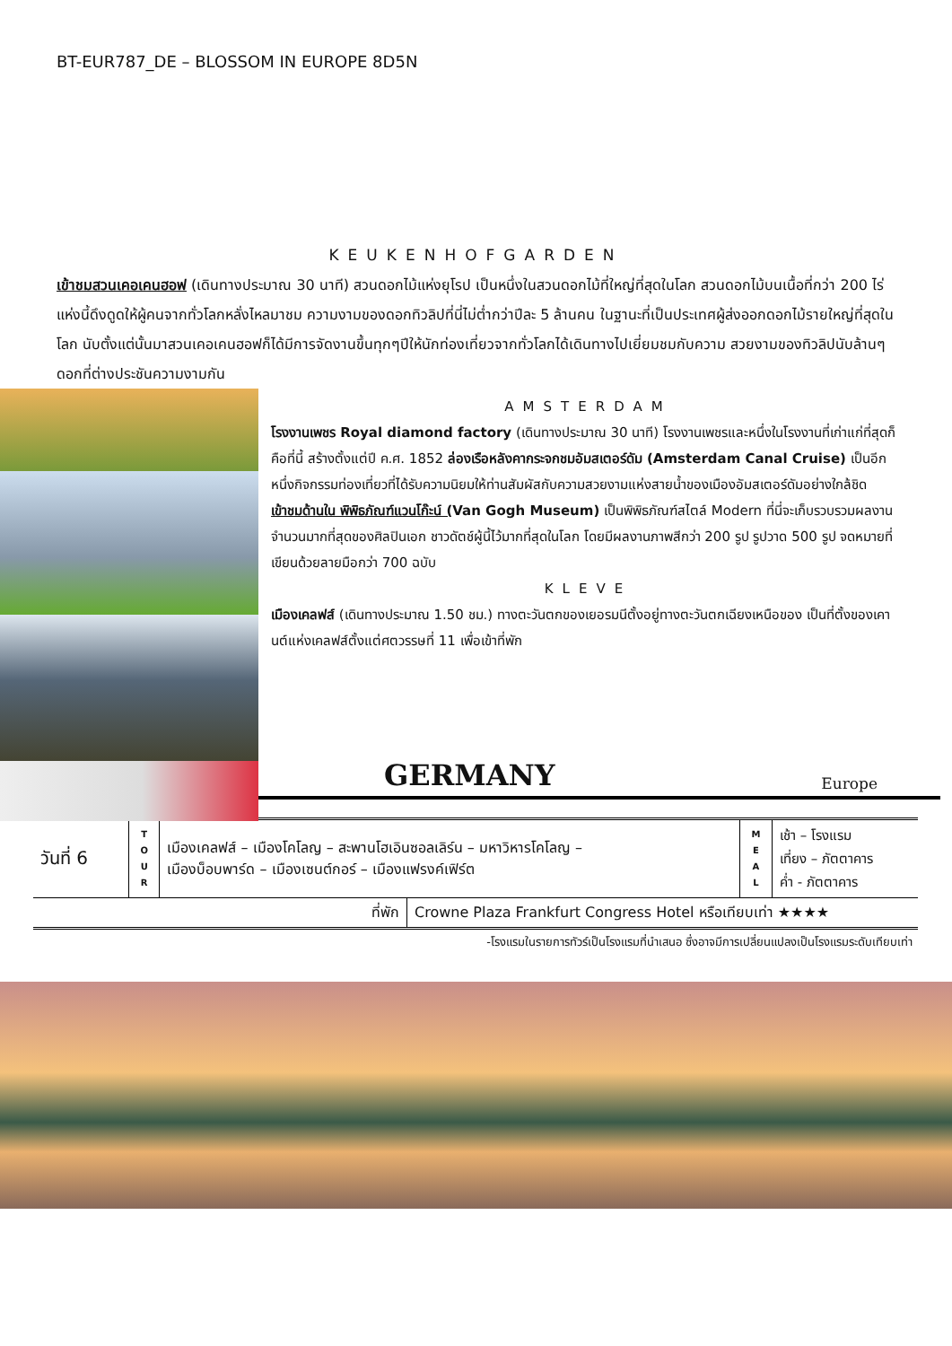BT-EUR787_DE – BLOSSOM IN EUROPE 8D5N
KEUKENHOFGARDEN
เข้าชมสวนเคอเคนฮอฟ (เดินทางประมาณ 30 นาที) สวนดอกไม้แห่งยุโรป เป็นหนึ่งในสวนดอกไม้ที่ใหญ่ที่สุดในโลก สวนดอกไม้บนเนื้อที่กว่า 200 ไร่ แห่งนี้ดึงดูดให้ผู้คนจากทั่วโลกหลั่งไหลมาชม ความงามของดอกทิวลิปที่นี่ไม่ต่ำกว่าปีละ 5 ล้านคน ในฐานะที่เป็นประเทศผู้ส่งออกดอกไม้รายใหญ่ที่สุดในโลก นับตั้งแต่นั้นมาสวนเคอเคนฮอฟก็ได้มีการจัดงานขึ้นทุกๆปีให้นักท่องเที่ยวจากทั่วโลกได้เดินทางไปเยี่ยมชมกับความ สวยงามของทิวลิปนับล้านๆดอกที่ต่างประชันความงามกัน
AMSTERDAM
โรงงานเพชร Royal diamond factory (เดินทางประมาณ 30 นาที) โรงงานเพชรและหนึ่งในโรงงานที่เก่าแก่ที่สุดก็คือที่นี้ สร้างตั้งแต่ปี ค.ศ. 1852 ล่องเรือหลังคากระจกชมอัมสเตอร์ดัม (Amsterdam Canal Cruise) เป็นอีกหนึ่งกิจกรรมท่องเที่ยวที่ได้รับความนิยมให้ท่านสัมผัสกับความสวยงามแห่งสายน้ำของเมืองอัมสเตอร์ดัมอย่างใกล้ชิด
เข้าชมด้านใน พิพิธภัณฑ์แวนโก๊ะน์ (Van Gogh Museum) เป็นพิพิธภัณฑ์สไตล์ Modern ที่นี่จะเก็บรวบรวมผลงานจำนวนมากที่สุดของศิลปินเอก ชาวดัตช์ผู้นี้ไว้มากที่สุดในโลก โดยมีผลงานภาพสีกว่า 200 รูป รูปวาด 500 รูป จดหมายที่เขียนด้วยลายมือกว่า 700 ฉบับ
KLEVE
เมืองเคลฟส์ (เดินทางประมาณ 1.50 ชม.) ทางตะวันตกของเยอรมนีตั้งอยู่ทางตะวันตกเฉียงเหนือของ เป็นที่ตั้งของเคานต์แห่งเคลฟส์ตั้งแต่ศตวรรษที่ 11 เพื่อเข้าที่พัก
GERMANY
Europe
| วันที่ 6 | T O U R | เมืองเคลฟส์ – เมืองโคโลญ – สะพานโฮเอินซอลเลิร์น – มหาวิหารโคโลญ – เมืองบ็อบพาร์ด – เมืองเซนต์กอร์ – เมืองแฟรงค์เฟิร์ต | M E A L | เช้า – โรงแรม เที่ยง – ภัตตาคาร ค่ำ - ภัตตาคาร |
| ที่พัก | Crowne Plaza Frankfurt Congress Hotel หรือเทียบเท่า ★★★★ |
-โรงแรมในรายการทัวร์เป็นโรงแรมที่นำเสนอ ซึ่งอาจมีการเปลี่ยนแปลงเป็นโรงแรมระดับเทียบเท่า